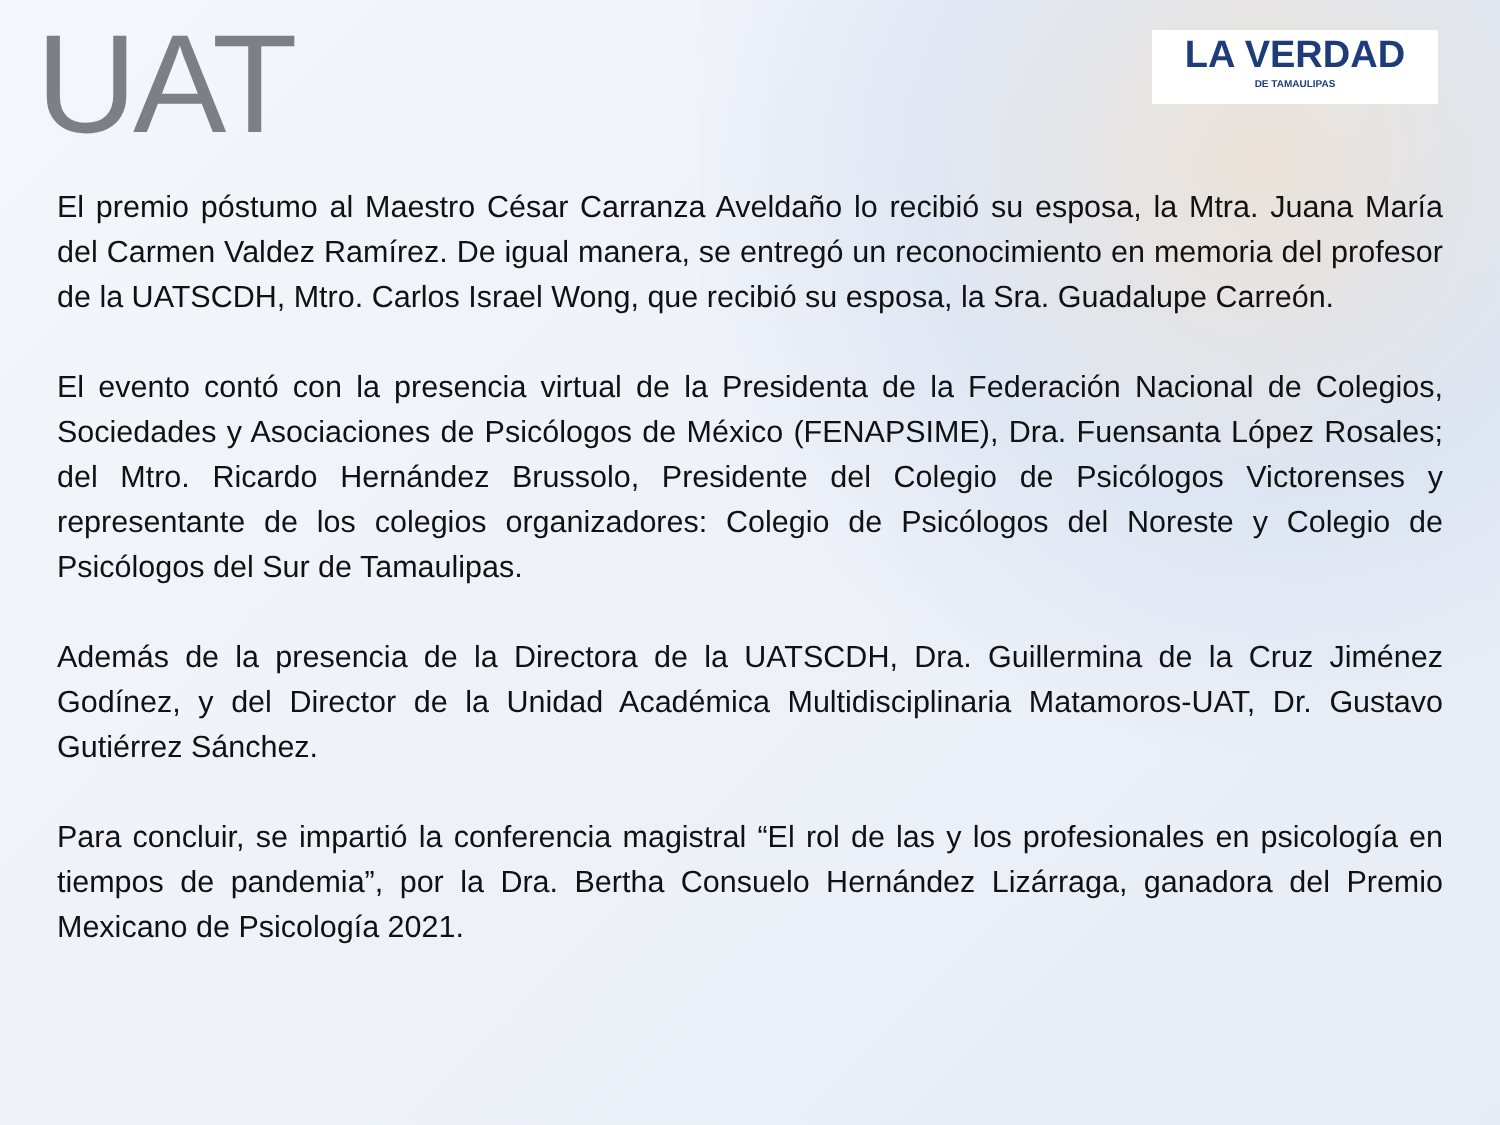UAT
LA VERDAD
DE TAMAULIPAS
El premio póstumo al Maestro César Carranza Aveldaño lo recibió su esposa, la Mtra. Juana María del Carmen Valdez Ramírez. De igual manera, se entregó un reconocimiento en memoria del profesor de la UATSCDH, Mtro. Carlos Israel Wong, que recibió su esposa, la Sra. Guadalupe Carreón.
El evento contó con la presencia virtual de la Presidenta de la Federación Nacional de Colegios, Sociedades y Asociaciones de Psicólogos de México (FENAPSIME), Dra. Fuensanta López Rosales; del Mtro. Ricardo Hernández Brussolo, Presidente del Colegio de Psicólogos Victorenses y representante de los colegios organizadores: Colegio de Psicólogos del Noreste y Colegio de Psicólogos del Sur de Tamaulipas.
Además de la presencia de la Directora de la UATSCDH, Dra. Guillermina de la Cruz Jiménez Godínez, y del Director de la Unidad Académica Multidisciplinaria Matamoros-UAT, Dr. Gustavo Gutiérrez Sánchez.
Para concluir, se impartió la conferencia magistral “El rol de las y los profesionales en psicología en tiempos de pandemia”, por la Dra. Bertha Consuelo Hernández Lizárraga, ganadora del Premio Mexicano de Psicología 2021.